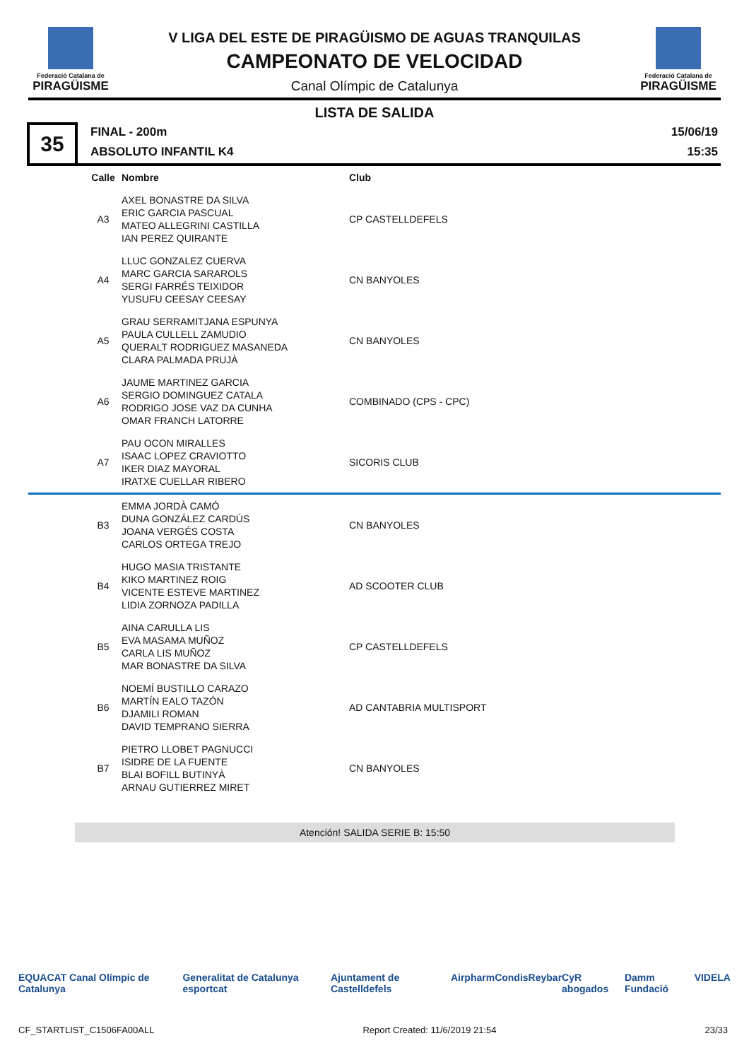Federació Catalana de
PIRAGÜISME
V LIGA DEL ESTE DE PIRAGÜISMO DE AGUAS TRANQUILAS
CAMPEONATO DE VELOCIDAD
Canal Olímpic de Catalunya
Federació Catalana de
PIRAGÜISME
LISTA DE SALIDA
35
FINAL - 200m
ABSOLUTO INFANTIL K4
15/06/19
15:35
| Calle | Nombre | Club |
| --- | --- | --- |
| A3 | AXEL BONASTRE DA SILVA ERIC GARCIA PASCUAL MATEO ALLEGRINI CASTILLA IAN PEREZ QUIRANTE | CP CASTELLDEFELS |
| A4 | LLUC GONZALEZ CUERVA MARC GARCIA SARAROLS SERGI FARRÉS TEIXIDOR YUSUFU CEESAY CEESAY | CN BANYOLES |
| A5 | GRAU SERRAMITJANA ESPUNYA PAULA CULLELL ZAMUDIO QUERALT RODRIGUEZ MASANEDA CLARA PALMADA PRUJÀ | CN BANYOLES |
| A6 | JAUME MARTINEZ GARCIA SERGIO DOMINGUEZ CATALA RODRIGO JOSE VAZ DA CUNHA OMAR FRANCH LATORRE | COMBINADO (CPS - CPC) |
| A7 | PAU OCON MIRALLES ISAAC LOPEZ CRAVIOTTO IKER DIAZ MAYORAL IRATXE CUELLAR RIBERO | SICORIS CLUB |
| B3 | EMMA JORDÀ CAMÓ DUNA GONZÁLEZ CARDÚS JOANA VERGÉS COSTA CARLOS ORTEGA TREJO | CN BANYOLES |
| B4 | HUGO MASIA TRISTANTE KIKO MARTINEZ ROIG VICENTE ESTEVE MARTINEZ LIDIA ZORNOZA PADILLA | AD SCOOTER CLUB |
| B5 | AINA CARULLA LIS EVA MASAMA MUÑOZ CARLA LIS MUÑOZ MAR BONASTRE DA SILVA | CP CASTELLDEFELS |
| B6 | NOEMÍ BUSTILLO CARAZO MARTÍN EALO TAZÓN DJAMILI ROMAN DAVID TEMPRANO SIERRA | AD CANTABRIA MULTISPORT |
| B7 | PIETRO LLOBET PAGNUCCI ISIDRE DE LA FUENTE BLAI BOFILL BUTINYÀ ARNAU GUTIERREZ MIRET | CN BANYOLES |
Atención! SALIDA SERIE B: 15:50
EQUACAT Canal Olímpic de Catalunya Generalitat de Catalunya esportcat Ajuntament de Castelldefels Airpharm Condis Reybar CyR abogados Damm Fundació VIDELA
CF_STARTLIST_C1506FA00ALL Report Created: 11/6/2019 21:54 23/33